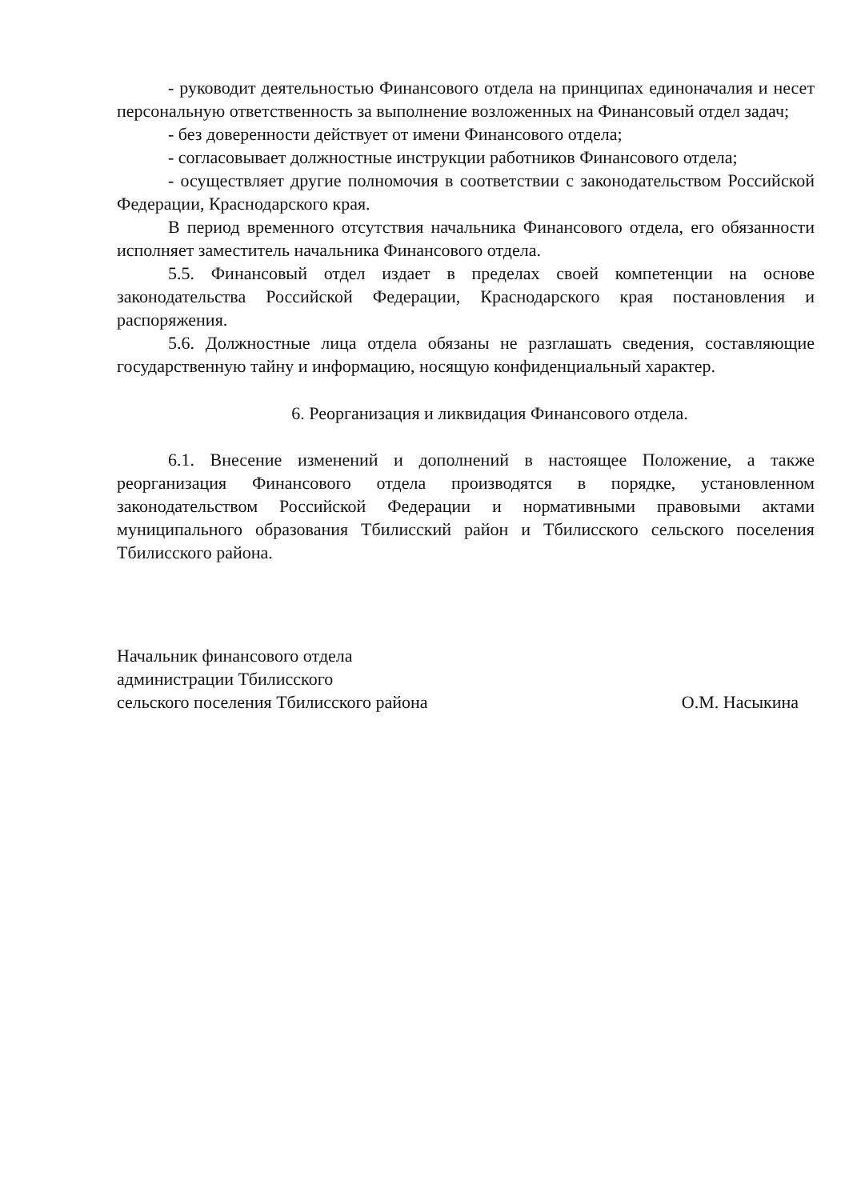- руководит деятельностью Финансового отдела на принципах единоначалия и несет персональную ответственность за выполнение возложенных на Финансовый отдел задач;
- без доверенности действует от имени Финансового отдела;
- согласовывает должностные инструкции работников Финансового отдела;
- осуществляет другие полномочия в соответствии с законодательством Российской Федерации, Краснодарского края.
В период временного отсутствия начальника Финансового отдела, его обязанности исполняет заместитель начальника Финансового отдела.
5.5. Финансовый отдел издает в пределах своей компетенции на основе законодательства Российской Федерации, Краснодарского края постановления и распоряжения.
5.6. Должностные лица отдела обязаны не разглашать сведения, составляющие государственную тайну и информацию, носящую конфиденциальный характер.
6. Реорганизация и ликвидация Финансового отдела.
6.1. Внесение изменений и дополнений в настоящее Положение, а также реорганизация Финансового отдела производятся в порядке, установленном законодательством Российской Федерации и нормативными правовыми актами муниципального образования Тбилисский район и Тбилисского сельского поселения Тбилисского района.
Начальник финансового отдела
администрации Тбилисского
сельского поселения Тбилисского района
О.М. Насыкина